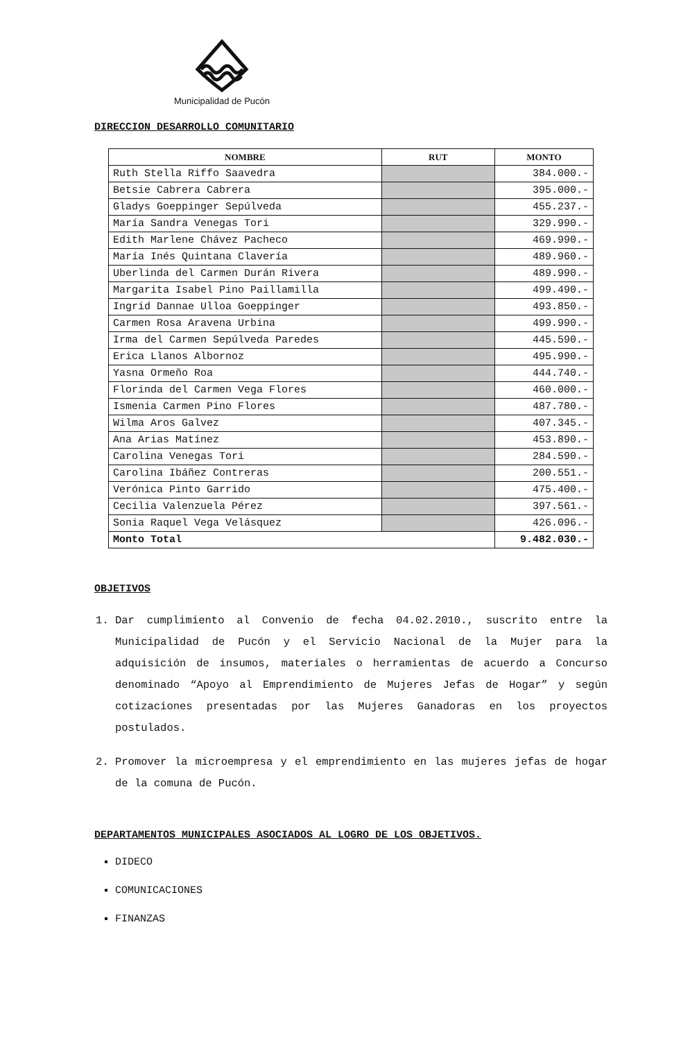Municipalidad de Pucón
DIRECCION DESARROLLO COMUNITARIO
| NOMBRE | RUT | MONTO |
| --- | --- | --- |
| Ruth Stella Riffo Saavedra | | 384.000.- |
| Betsie Cabrera Cabrera | | 395.000.- |
| Gladys Goeppinger Sepúlveda | | 455.237.- |
| María Sandra Venegas Tori | | 329.990.- |
| Edith Marlene Chávez Pacheco | | 469.990.- |
| María Inés Quintana Clavería | | 489.960.- |
| Uberlinda del Carmen Durán Rivera | | 489.990.- |
| Margarita Isabel Pino Paillamilla | | 499.490.- |
| Ingrid Dannae Ulloa Goeppinger | | 493.850.- |
| Carmen Rosa Aravena Urbina | | 499.990.- |
| Irma del Carmen Sepúlveda Paredes | | 445.590.- |
| Erica Llanos Albornoz | | 495.990.- |
| Yasna Ormeño Roa | | 444.740.- |
| Florinda del Carmen Vega Flores | | 460.000.- |
| Ismenia Carmen Pino Flores | | 487.780.- |
| Wilma Aros Galvez | | 407.345.- |
| Ana Arias Matínez | | 453.890.- |
| Carolina Venegas Tori | | 284.590.- |
| Carolina Ibáñez Contreras | | 200.551.- |
| Verónica Pinto Garrido | | 475.400.- |
| Cecilia Valenzuela Pérez | | 397.561.- |
| Sonia Raquel Vega Velásquez | | 426.096.- |
| Monto Total | | 9.482.030.- |
OBJETIVOS
1. Dar cumplimiento al Convenio de fecha 04.02.2010., suscrito entre la Municipalidad de Pucón y el Servicio Nacional de la Mujer para la adquisición de insumos, materiales o herramientas de acuerdo a Concurso denominado “Apoyo al Emprendimiento de Mujeres Jefas de Hogar” y según cotizaciones presentadas por las Mujeres Ganadoras en los proyectos postulados.
2. Promover la microempresa y el emprendimiento en las mujeres jefas de hogar de la comuna de Pucón.
DEPARTAMENTOS MUNICIPALES ASOCIADOS AL LOGRO DE LOS OBJETIVOS.
DIDECO
COMUNICACIONES
FINANZAS